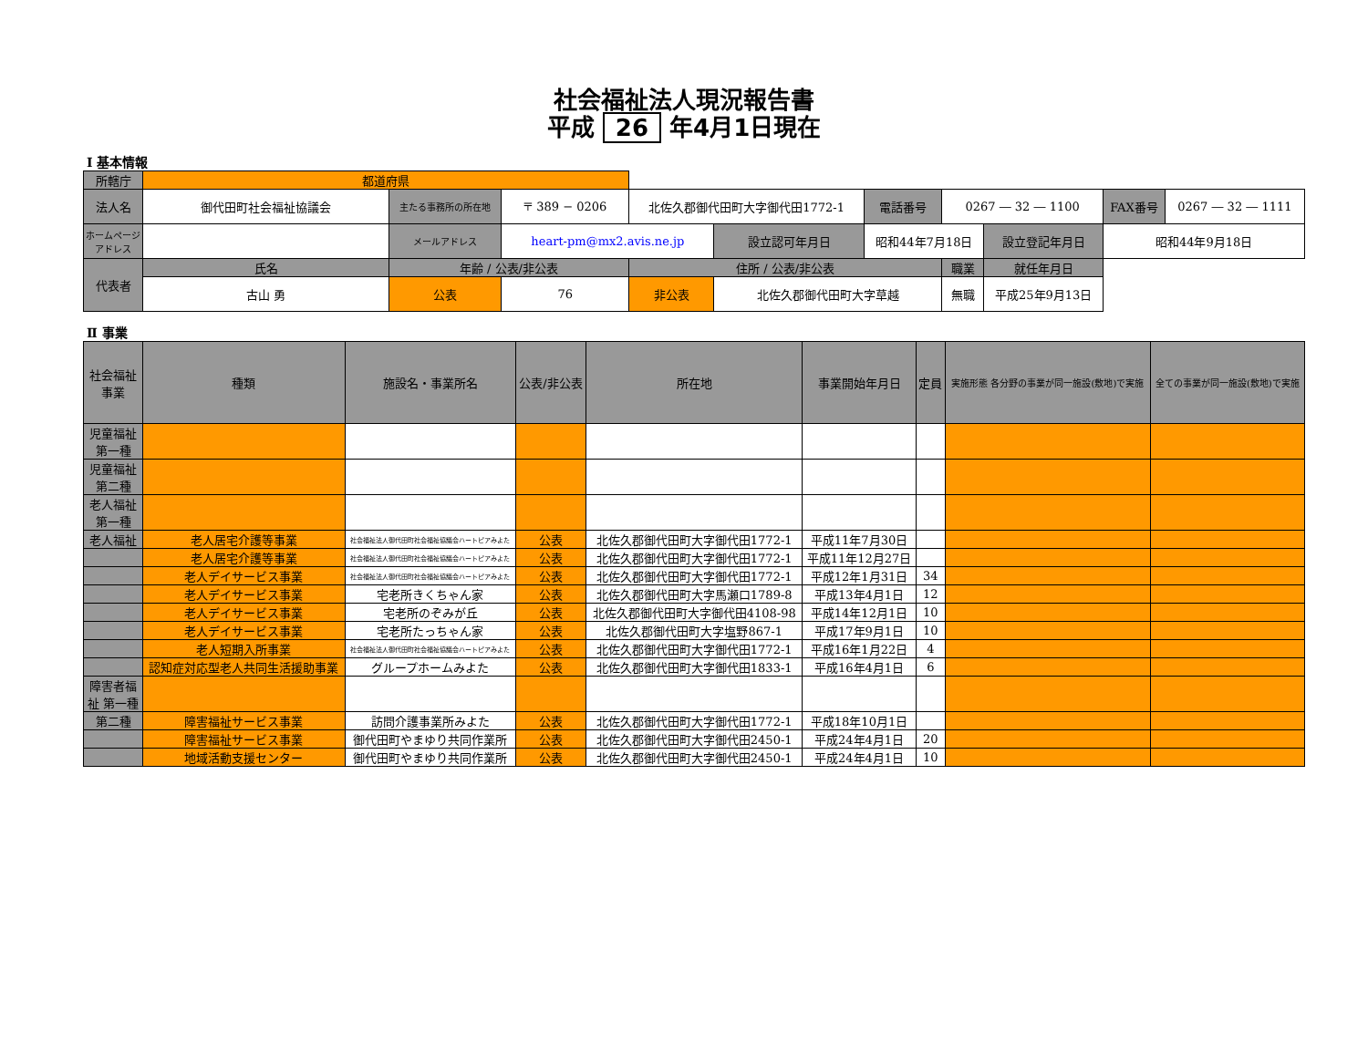社会福祉法人現況報告書
平成 26 年4月1日現在
Ⅰ 基本情報
| 所轄庁 | 都道府県 | | | | | | | | | |
| 法人名 | 御代田町社会福祉協議会 | 主たる事務所の所在地 | 〒 389 − 0206 | 北佐久郡御代田町大字御代田1772-1 | | 電話番号 | 0267 ― 32 ― 1100 | | FAX番号 | 0267 ― 32 ― 1111 |
| ホームページアドレス | | メールアドレス | heart-pm@mx2.avis.ne.jp | | 設立認可年月日 | 昭和44年7月18日 | | 設立登記年月日 | 昭和44年9月18日 | |
| 代表者 | 氏名 | 年齢 / 公表/非公表 | | 住所 / 公表/非公表 | | | 職業 | 就任年月日 | | |
| | 古山 勇 | 公表 | 76 | 非公表 | 北佐久郡御代田町大字草越 | | 無職 | 平成25年9月13日 | | |
Ⅱ 事業
| 社会福祉事業 | 種類 | 施設名・事業所名 | 公表/非公表 | 所在地 | 事業開始年月日 | 定員 | 実施形態 各分野の事業が同一施設(敷地)で実施 | 全ての事業が同一施設(敷地)で実施 |
| --- | --- | --- | --- | --- | --- | --- | --- | --- |
| 児童福祉 第一種 | | | | | | | | |
| 児童福祉 第二種 | | | | | | | | |
| 老人福祉 第一種 | | | | | | | | |
| 老人福祉 | 老人居宅介護等事業 | 社会福祉法人御代田町社会福祉協議会ハートピアみよた | 公表 | 北佐久郡御代田町大字御代田1772-1 | 平成11年7月30日 | | | |
| | 老人居宅介護等事業 | 社会福祉法人御代田町社会福祉協議会ハートピアみよた | 公表 | 北佐久郡御代田町大字御代田1772-1 | 平成11年12月27日 | | | |
| | 老人デイサービス事業 | 社会福祉法人御代田町社会福祉協議会ハートピアみよた | 公表 | 北佐久郡御代田町大字御代田1772-1 | 平成12年1月31日 | 34 | | |
| | 老人デイサービス事業 | 宅老所きくちゃん家 | 公表 | 北佐久郡御代田町大字馬瀬口1789-8 | 平成13年4月1日 | 12 | | |
| | 老人デイサービス事業 | 宅老所のぞみが丘 | 公表 | 北佐久郡御代田町大字御代田4108-98 | 平成14年12月1日 | 10 | | |
| | 老人デイサービス事業 | 宅老所たっちゃん家 | 公表 | 北佐久郡御代田町大字塩野867-1 | 平成17年9月1日 | 10 | | |
| | 老人短期入所事業 | 社会福祉法人御代田町社会福祉協議会ハートピアみよた | 公表 | 北佐久郡御代田町大字御代田1772-1 | 平成16年1月22日 | 4 | | |
| | 認知症対応型老人共同生活援助事業 | グループホームみよた | 公表 | 北佐久郡御代田町大字御代田1833-1 | 平成16年4月1日 | 6 | | |
| 障害者福祉 第一種 | | | | | | | | |
| 第二種 | 障害福祉サービス事業 | 訪問介護事業所みよた | 公表 | 北佐久郡御代田町大字御代田1772-1 | 平成18年10月1日 | | | |
| | 障害福祉サービス事業 | 御代田町やまゆり共同作業所 | 公表 | 北佐久郡御代田町大字御代田2450-1 | 平成24年4月1日 | 20 | | |
| | 地域活動支援センター | 御代田町やまゆり共同作業所 | 公表 | 北佐久郡御代田町大字御代田2450-1 | 平成24年4月1日 | 10 | | |